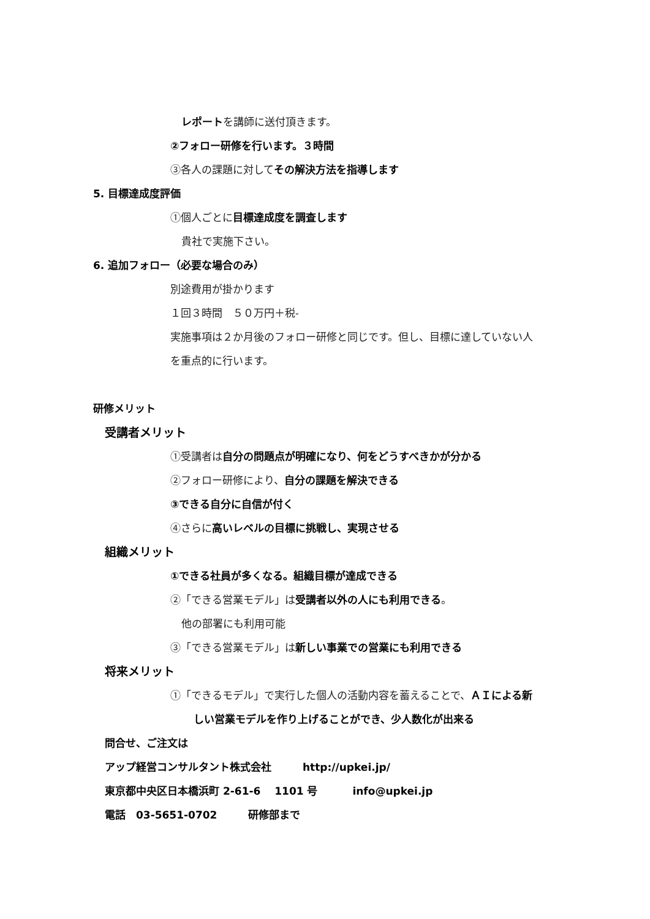レポートを講師に送付頂きます。
②フォロー研修を行います。３時間
③各人の課題に対してその解決方法を指導します
5. 目標達成度評価
①個人ごとに目標達成度を調査します
貴社で実施下さい。
6. 追加フォロー（必要な場合のみ）
別途費用が掛かります
１回３時間　５０万円＋税-
実施事項は２か月後のフォロー研修と同じです。但し、目標に達していない人
を重点的に行います。
研修メリット
受講者メリット
①受講者は自分の問題点が明確になり、何をどうすべきかが分かる
②フォロー研修により、自分の課題を解決できる
③できる自分に自信が付く
④さらに高いレベルの目標に挑戦し、実現させる
組織メリット
①できる社員が多くなる。組織目標が達成できる
②「できる営業モデル」は受講者以外の人にも利用できる。
他の部署にも利用可能
③「できる営業モデル」は新しい事業での営業にも利用できる
将来メリット
①「できるモデル」で実行した個人の活動内容を蓄えることで、ＡＩによる新
しい営業モデルを作り上げることができ、少人数化が出来る
問合せ、ご注文は
アップ経営コンサルタント株式会社　　　http://upkei.jp/
東京都中央区日本橋浜町 2-61-6　 1101 号　　　 info@upkei.jp
電話　03-5651-0702　　　研修部まで